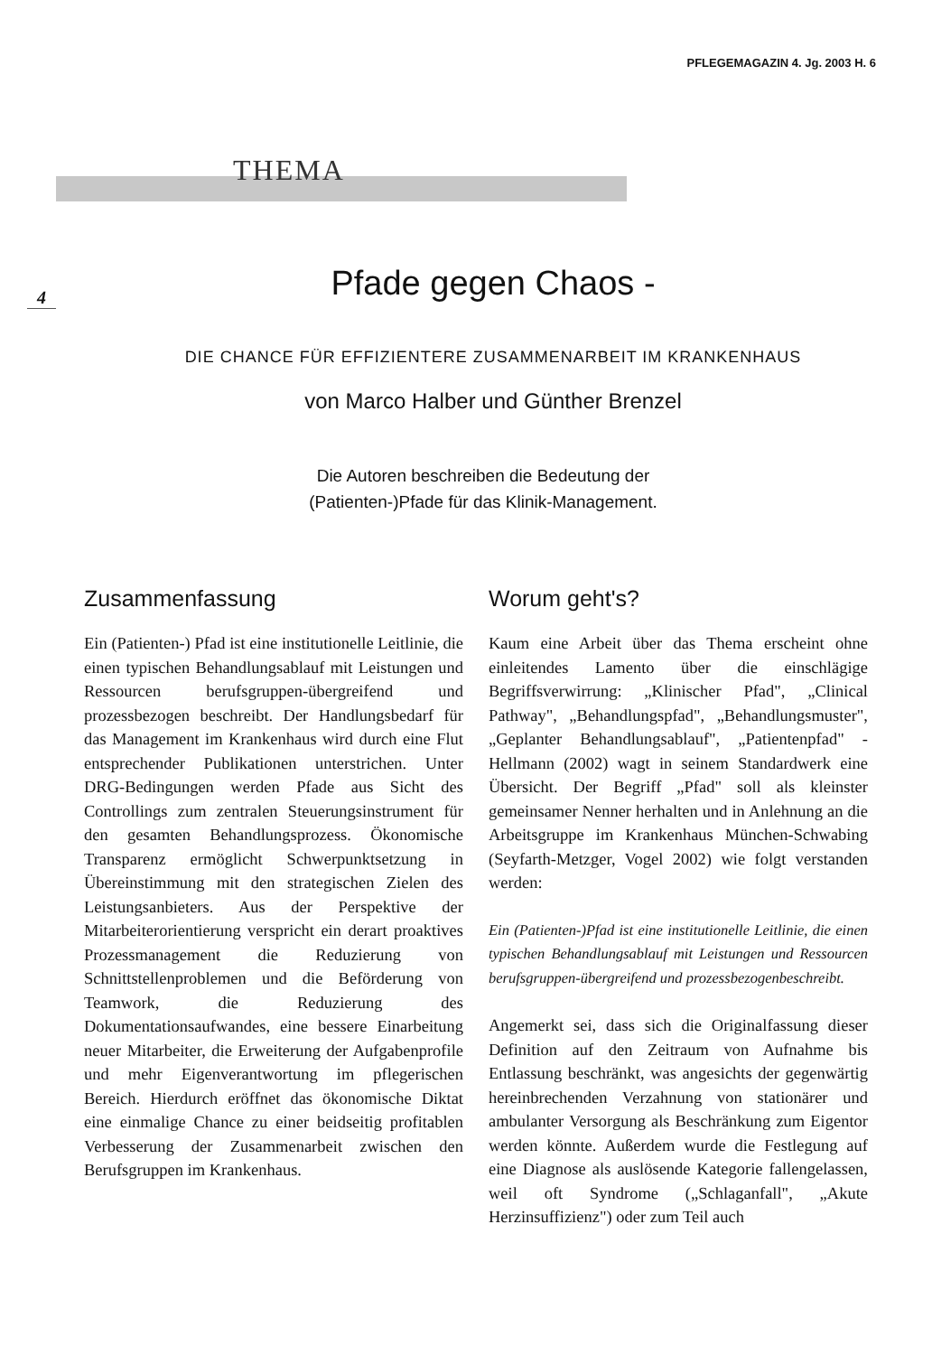PFLEGEMAGAZIN 4. Jg. 2003 H. 6
THEMA
4
Pfade gegen Chaos -
DIE CHANCE FÜR EFFIZIENTERE ZUSAMMENARBEIT IM KRANKENHAUS
von Marco Halber und Günther Brenzel
Die Autoren beschreiben die Bedeutung der (Patienten-)Pfade für das Klinik-Management.
Zusammenfassung
Ein (Patienten-) Pfad ist eine institutionelle Leitlinie, die einen typischen Behandlungsablauf mit Leistungen und Ressourcen berufsgruppen-übergreifend und prozessbezogen beschreibt. Der Handlungsbedarf für das Management im Krankenhaus wird durch eine Flut entsprechender Publikationen unterstrichen. Unter DRG-Bedingungen werden Pfade aus Sicht des Controllings zum zentralen Steuerungsinstrument für den gesamten Behandlungsprozess. Ökonomische Transparenz ermöglicht Schwerpunktsetzung in Übereinstimmung mit den strategischen Zielen des Leistungsanbieters. Aus der Perspektive der Mitarbeiterorientierung verspricht ein derart proaktives Prozessmanagement die Reduzierung von Schnittstellenproblemen und die Beförderung von Teamwork, die Reduzierung des Dokumentationsaufwandes, eine bessere Einarbeitung neuer Mitarbeiter, die Erweiterung der Aufgabenprofile und mehr Eigenverantwortung im pflegerischen Bereich. Hierdurch eröffnet das ökonomische Diktat eine einmalige Chance zu einer beidseitig profitablen Verbesserung der Zusammenarbeit zwischen den Berufsgruppen im Krankenhaus.
Worum geht's?
Kaum eine Arbeit über das Thema erscheint ohne einleitendes Lamento über die einschlägige Begriffsverwirrung: „Klinischer Pfad", „Clinical Pathway", „Behandlungspfad", „Behandlungsmuster", „Geplanter Behandlungsablauf", „Patientenpfad" - Hellmann (2002) wagt in seinem Standardwerk eine Übersicht. Der Begriff „Pfad" soll als kleinster gemeinsamer Nenner herhalten und in Anlehnung an die Arbeitsgruppe im Krankenhaus München-Schwabing (Seyfarth-Metzger, Vogel 2002) wie folgt verstanden werden:
Ein (Patienten-)Pfad ist eine institutionelle Leitlinie, die einen typischen Behandlungsablauf mit Leistungen und Ressourcen berufsgruppen-übergreifend und prozessbezogenbeschreibt.
Angemerkt sei, dass sich die Originalfassung dieser Definition auf den Zeitraum von Aufnahme bis Entlassung beschränkt, was angesichts der gegenwärtig hereinbrechenden Verzahnung von stationärer und ambulanter Versorgung als Beschränkung zum Eigentor werden könnte. Außerdem wurde die Festlegung auf eine Diagnose als auslösende Kategorie fallengelassen, weil oft Syndrome („Schlaganfall", „Akute Herzinsuffizienz") oder zum Teil auch